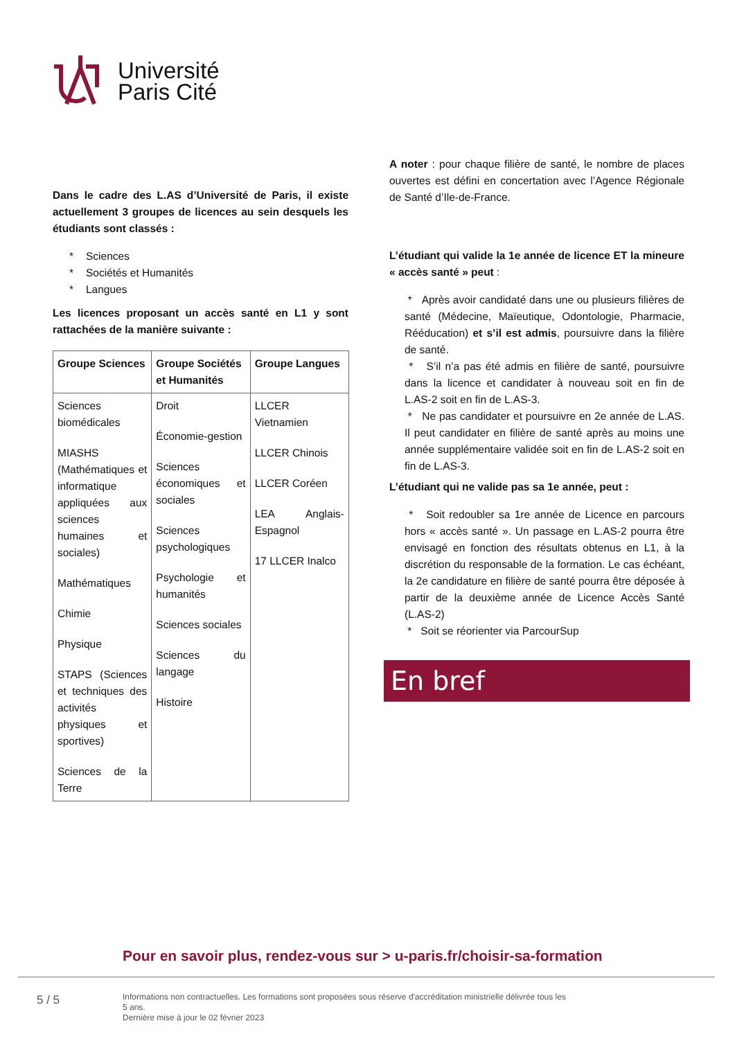Université
Paris Cité
Dans le cadre des L.AS d’Université de Paris, il existe actuellement 3 groupes de licences au sein desquels les étudiants sont classés :
* Sciences
* Sociétés et Humanités
* Langues
Les licences proposant un accès santé en L1 y sont rattachées de la manière suivante :
| Groupe Sciences | Groupe Sociétés et Humanités | Groupe Langues |
| --- | --- | --- |
| Sciences biomédicales MIASHS (Mathématiques et informatique appliquées aux sciences humaines et sociales) Mathématiques Chimie Physique STAPS (Sciences et techniques des activités physiques et sportives) Sciences de la Terre | Droit Économie-gestion Sciences économiques et sociales Sciences psychologiques Psychologie et humanités Sciences sociales Sciences du langage Histoire | LLCER Vietnamien LLCER Chinois LLCER Coréen LEA Anglais-Espagnol 17 LLCER Inalco |
A noter : pour chaque filière de santé, le nombre de places ouvertes est défini en concertation avec l’Agence Régionale de Santé d’Ile-de-France.
L’étudiant qui valide la 1e année de licence ET la mineure « accès santé » peut :
* Après avoir candidaté dans une ou plusieurs filières de santé (Médecine, Maïeutique, Odontologie, Pharmacie, Rééducation) et s’il est admis, poursuivre dans la filière de santé.
* S’il n’a pas été admis en filière de santé, poursuivre dans la licence et candidater à nouveau soit en fin de L.AS-2 soit en fin de L.AS-3.
* Ne pas candidater et poursuivre en 2e année de L.AS. Il peut candidater en filière de santé après au moins une année supplémentaire validée soit en fin de L.AS-2 soit en fin de L.AS-3.
L’étudiant qui ne valide pas sa 1e année, peut :
* Soit redoubler sa 1re année de Licence en parcours hors « accès santé ». Un passage en L.AS-2 pourra être envisagé en fonction des résultats obtenus en L1, à la discrétion du responsable de la formation. Le cas échéant, la 2e candidature en filière de santé pourra être déposée à partir de la deuxième année de Licence Accès Santé (L.AS-2)
* Soit se réorienter via ParcourSup
En bref
Pour en savoir plus, rendez-vous sur > u-paris.fr/choisir-sa-formation
5 / 5
Informations non contractuelles. Les formations sont proposées sous réserve d'accréditation ministrielle délivrée tous les 5 ans.
Dernière mise à jour le 02 février 2023